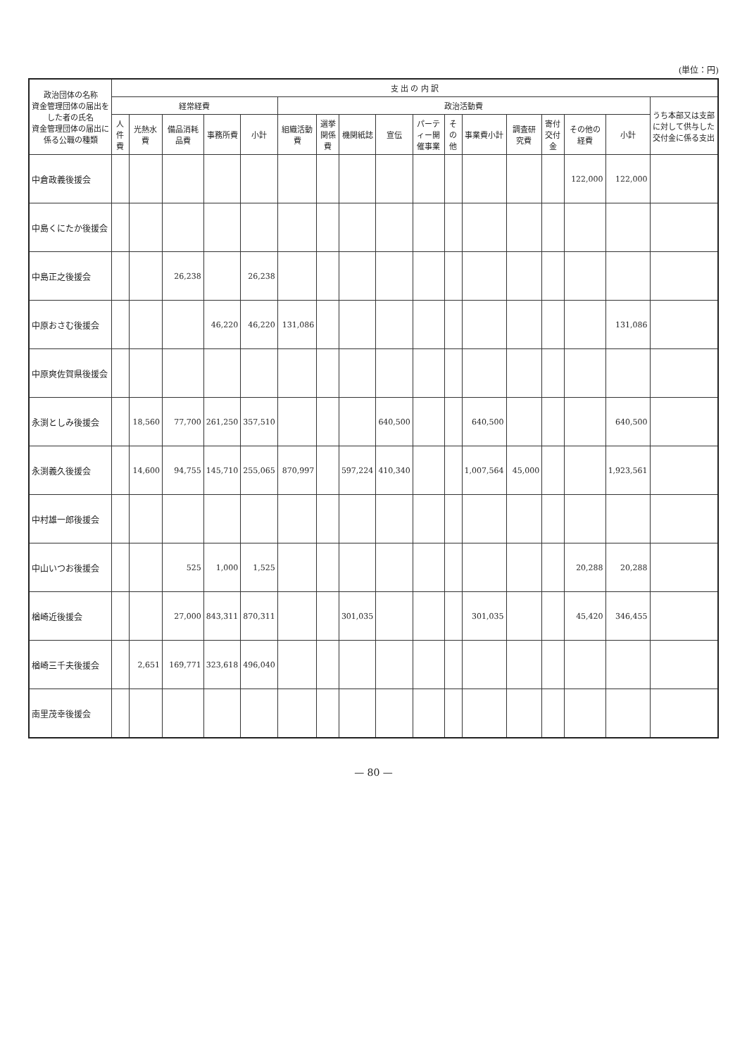(単位：円)
| 政治団体の名称 資金管理団体の届出をした者の氏名 資金管理団体の届出に係る公職の種類 | 支 出 の 内 訳 | | | | | | | | | | | | | | | | |
| --- | --- | --- | --- | --- | --- | --- | --- | --- | --- | --- | --- | --- | --- | --- | --- | --- | --- |
| | 経常経費 | | | | | 政治活動費 | | | | | | | | | | | うち本部又は支部に対して供与した交付金に係る支出 |
| | 人件費 | 光熱水費 | 備品消耗品費 | 事務所費 | 小計 | 組織活動費 | 選挙関係費 | 機関紙誌 | 宣伝 | パーティー開催事業 | その他 | 事業費小計 | 調査研究費 | 寄付交付金 | その他の経費 | 小計 | |
| 中倉政義後援会 | | | | | | | | | | | | | | | 122,000 | 122,000 | |
| 中島くにたか後援会 | | | | | | | | | | | | | | | | | |
| 中島正之後援会 | | | 26,238 | | 26,238 | | | | | | | | | | | | |
| 中原おさむ後援会 | | | | 46,220 | 46,220 | 131,086 | | | | | | | | | | 131,086 | |
| 中原爽佐賀県後援会 | | | | | | | | | | | | | | | | | |
| 永渕としみ後援会 | | 18,560 | 77,700 | 261,250 | 357,510 | | | | 640,500 | | | 640,500 | | | | 640,500 | |
| 永渕義久後援会 | | 14,600 | 94,755 | 145,710 | 255,065 | 870,997 | | 597,224 | 410,340 | | | 1,007,564 | 45,000 | | | 1,923,561 | |
| 中村雄一郎後援会 | | | | | | | | | | | | | | | | | |
| 中山いつお後援会 | | | 525 | 1,000 | 1,525 | | | | | | | | | | 20,288 | 20,288 | |
| 楢崎近後援会 | | | 27,000 | 843,311 | 870,311 | | | 301,035 | | | | 301,035 | | | 45,420 | 346,455 | |
| 楢崎三千夫後援会 | | 2,651 | 169,771 | 323,618 | 496,040 | | | | | | | | | | | | |
| 南里茂幸後援会 | | | | | | | | | | | | | | | | | |
— 80 —